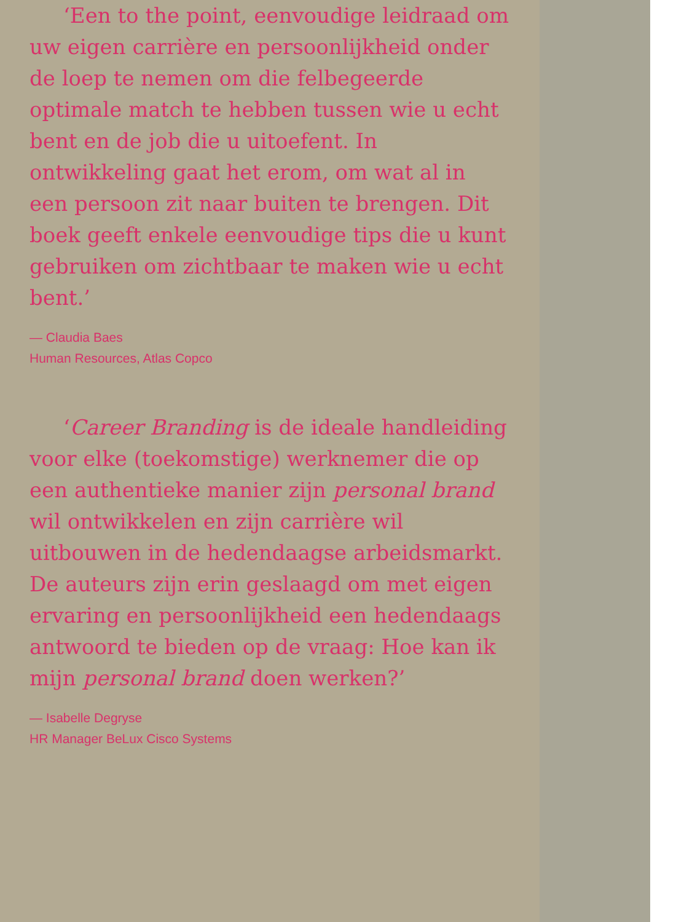‘Een to the point, eenvoudige leidraad om uw eigen carrière en persoonlijkheid onder de loep te nemen om die felbegeerde optimale match te hebben tussen wie u echt bent en de job die u uitoefent. In ontwikkeling gaat het erom, om wat al in een persoon zit naar buiten te brengen. Dit boek geeft enkele eenvoudige tips die u kunt gebruiken om zichtbaar te maken wie u echt bent.’
— Claudia Baes
Human Resources, Atlas Copco
‘Career Branding is de ideale handleiding voor elke (toekomstige) werknemer die op een authentieke manier zijn personal brand wil ontwikkelen en zijn carrière wil uitbouwen in de hedendaagse arbeidsmarkt. De auteurs zijn erin geslaagd om met eigen ervaring en persoonlijkheid een hedendaags antwoord te bieden op de vraag: Hoe kan ik mijn personal brand doen werken?’
— Isabelle Degryse
HR Manager BeLux Cisco Systems